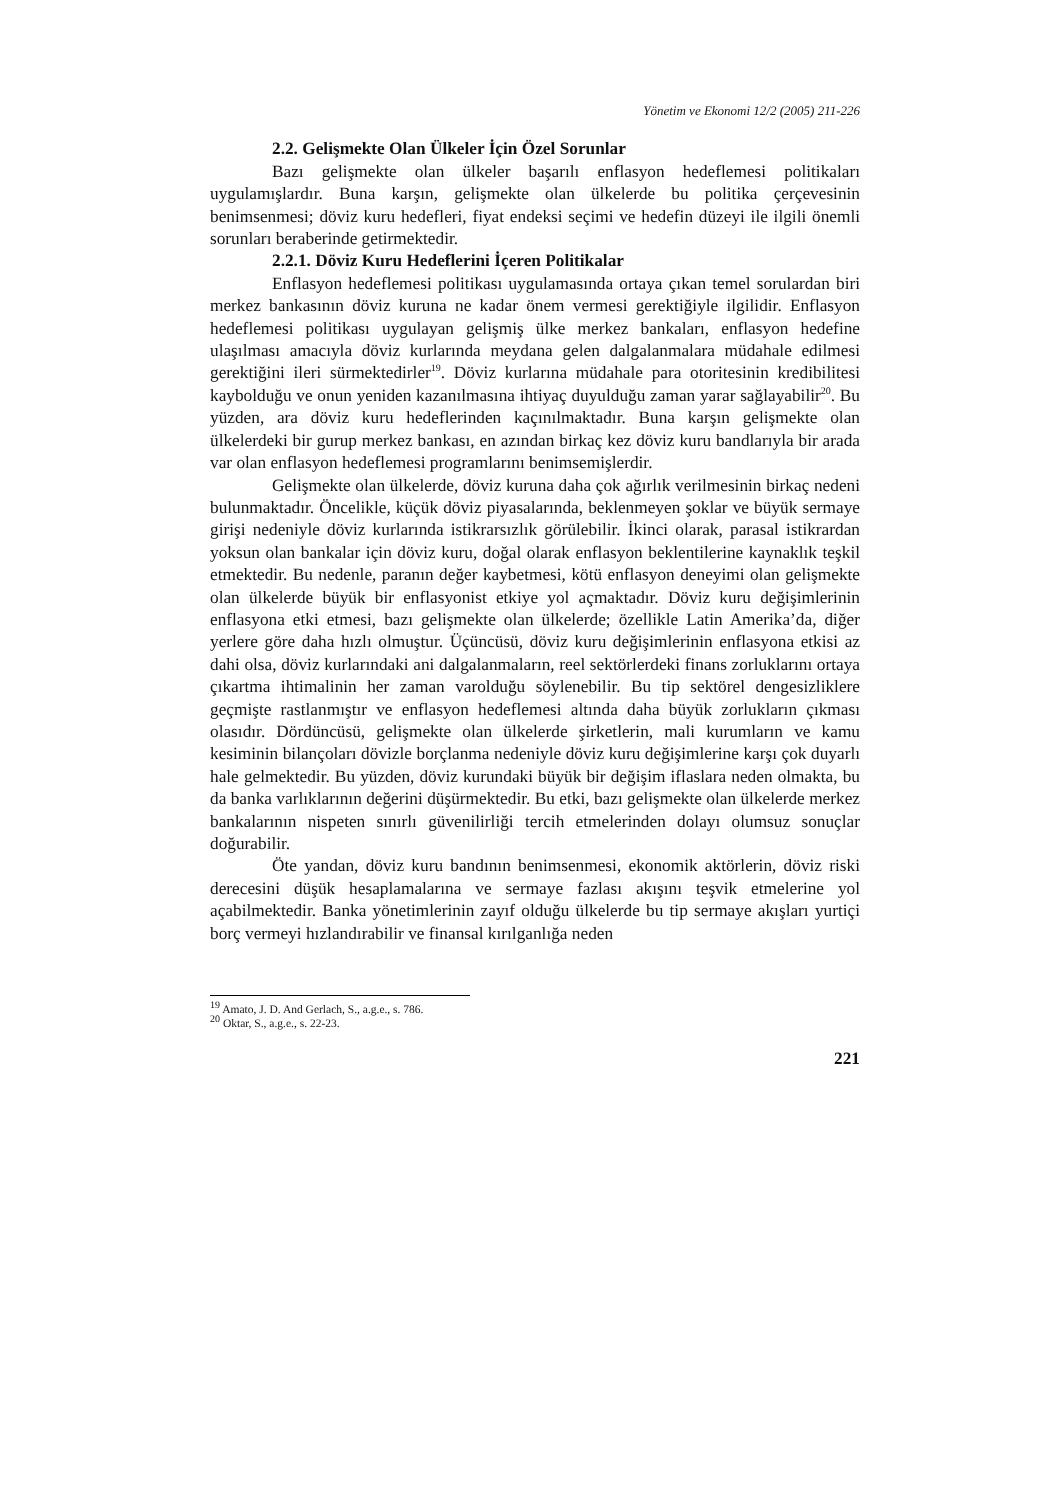Yönetim ve Ekonomi 12/2 (2005) 211-226
2.2. Gelişmekte Olan Ülkeler İçin Özel Sorunlar
Bazı gelişmekte olan ülkeler başarılı enflasyon hedeflemesi politikaları uygulamışlardır. Buna karşın, gelişmekte olan ülkelerde bu politika çerçevesinin benimsenmesi; döviz kuru hedefleri, fiyat endeksi seçimi ve hedefin düzeyi ile ilgili önemli sorunları beraberinde getirmektedir.
2.2.1. Döviz Kuru Hedeflerini İçeren Politikalar
Enflasyon hedeflemesi politikası uygulamasında ortaya çıkan temel sorulardan biri merkez bankasının döviz kuruna ne kadar önem vermesi gerektiğiyle ilgilidir. Enflasyon hedeflemesi politikası uygulayan gelişmiş ülke merkez bankaları, enflasyon hedefine ulaşılması amacıyla döviz kurlarında meydana gelen dalgalanmalara müdahale edilmesi gerektiğini ileri sürmektedirler<sup>19</sup>. Döviz kurlarına müdahale para otoritesinin kredibilitesi kaybolduğu ve onun yeniden kazanılmasına ihtiyaç duyulduğu zaman yarar sağlayabilir<sup>20</sup>. Bu yüzden, ara döviz kuru hedeflerinden kaçınılmaktadır. Buna karşın gelişmekte olan ülkelerdeki bir gurup merkez bankası, en azından birkaç kez döviz kuru bandlarıyla bir arada var olan enflasyon hedeflemesi programlarını benimsemişlerdir.
Gelişmekte olan ülkelerde, döviz kuruna daha çok ağırlık verilmesinin birkaç nedeni bulunmaktadır. Öncelikle, küçük döviz piyasalarında, beklenmeyen şoklar ve büyük sermaye girişi nedeniyle döviz kurlarında istikrarsızlık görülebilir. İkinci olarak, parasal istikrardan yoksun olan bankalar için döviz kuru, doğal olarak enflasyon beklentilerine kaynaklık teşkil etmektedir. Bu nedenle, paranın değer kaybetmesi, kötü enflasyon deneyimi olan gelişmekte olan ülkelerde büyük bir enflasyonist etkiye yol açmaktadır. Döviz kuru değişimlerinin enflasyona etki etmesi, bazı gelişmekte olan ülkelerde; özellikle Latin Amerika’da, diğer yerlere göre daha hızlı olmuştur. Üçüncüsü, döviz kuru değişimlerinin enflasyona etkisi az dahi olsa, döviz kurlarındaki ani dalgalanmaların, reel sektörlerdeki finans zorluklarını ortaya çıkartma ihtimalinin her zaman varolduğu söylenebilir. Bu tip sektörel dengesizliklere geçmişte rastlanmıştır ve enflasyon hedeflemesi altında daha büyük zorlukların çıkması olasıdır. Dördüncüsü, gelişmekte olan ülkelerde şirketlerin, mali kurumların ve kamu kesiminin bilançoları dövizle borçlanma nedeniyle döviz kuru değişimlerine karşı çok duyarlı hale gelmektedir. Bu yüzden, döviz kurundaki büyük bir değişim iflaslara neden olmakta, bu da banka varlıklarının değerini düşürmektedir. Bu etki, bazı gelişmekte olan ülkelerde merkez bankalarının nispeten sınırlı güvenilirliği tercih etmelerinden dolayı olumsuz sonuçlar doğurabilir.
Öte yandan, döviz kuru bandının benimsenmesi, ekonomik aktörlerin, döviz riski derecesini düşük hesaplamalarına ve sermaye fazlası akışını teşvik etmelerine yol açabilmektedir. Banka yönetimlerinin zayıf olduğu ülkelerde bu tip sermaye akışları yurtiçi borç vermeyi hızlandırabilir ve finansal kırılganlığa neden
<sup>19</sup> Amato, J. D. And Gerlach, S., a.g.e., s. 786.
<sup>20</sup> Oktar, S., a.g.e., s. 22-23.
221